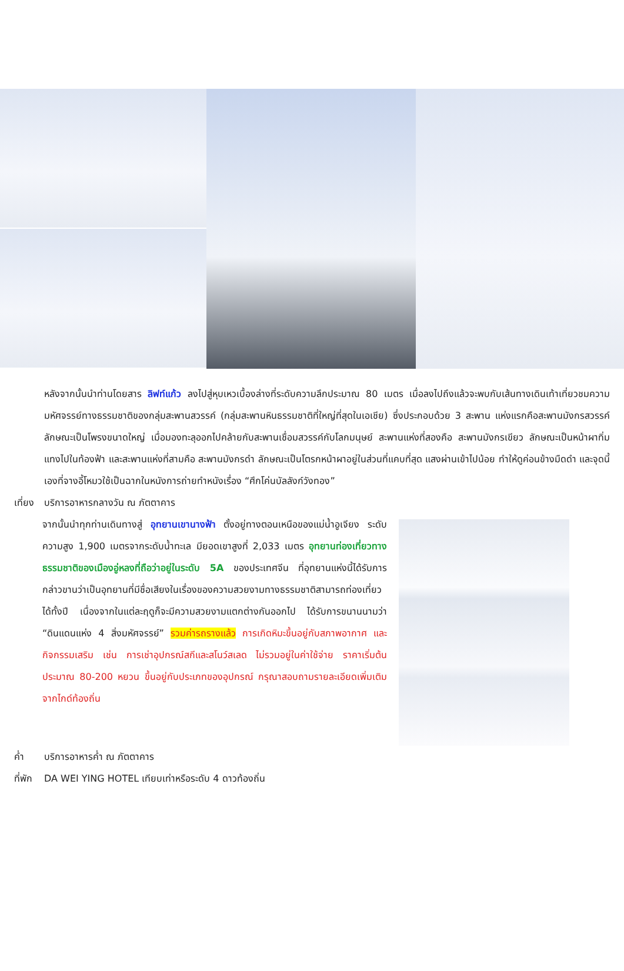หลังจากนั้นนำท่านโดยสาร ลิฟท์แก้ว ลงไปสู่หุบเหวเบื้องล่างที่ระดับความลึกประมาณ 80 เมตร เมื่อลงไปถึงแล้วจะพบกับเส้นทางเดินเท้าเที่ยวชมความมหัศจรรย์ทางธรรมชาติของกลุ่มสะพานสวรรค์ (กลุ่มสะพานหินธรรมชาติที่ใหญ่ที่สุดในเอเชีย) ซึ่งประกอบด้วย 3 สะพาน แห่งแรกคือสะพานมังกรสวรรค์ ลักษณะเป็นโพรงขนาดใหญ่ เมื่อมองทะลุออกไปคล้ายกับสะพานเชื่อมสวรรค์กับโลกมนุษย์ สะพานแห่งที่สองคือ สะพานมังกรเขียว ลักษณะเป็นหน้าผาทิ่มแทงไปในท้องฟ้า และสะพานแห่งที่สามคือ สะพานมังกรดำ ลักษณะเป็นโตรกหน้าผาอยู่ในส่วนที่แคบที่สุด แสงผ่านเข้าไปน้อย ทำให้ดูค่อนข้างมืดดำ และจุดนี้เองที่จางอี้โหมวใช้เป็นฉากในหนังการถ่ายทำหนังเรื่อง “ศึกโค่นบัลลังก์วังทอง”
เที่ยง บริการอาหารกลางวัน ณ ภัตตาคาร
จากนั้นนำทุกท่านเดินทางสู่ อุทยานเขานางฟ้า ตั้งอยู่ทางตอนเหนือของแม่น้ำอูเจียง ระดับความสูง 1,900 เมตรจากระดับน้ำทะเล มียอดเขาสูงที่ 2,033 เมตร อุทยานท่องเที่ยวทางธรรมชาติของเมืองอู่หลงที่ถือว่าอยู่ในระดับ 5A ของประเทศจีน ที่อุทยานแห่งนี้ได้รับการกล่าวขานว่าเป็นอุทยานที่มีชื่อเสียงในเรื่องของความสวยงามทางธรรมชาติสามารถท่องเที่ยวได้ทั้งปี เนื่องจากในแต่ละฤดูก็จะมีความสวยงามแตกต่างกันออกไป ได้รับการขนานนามว่า “ดินแดนแห่ง 4 สิ่งมหัศจรรย์” รวมค่ารถรางแล้ว การเกิดหิมะขึ้นอยู่กับสภาพอากาศ และกิจกรรมเสริม เช่น การเช่าอุปกรณ์สกีและสโนว์สเลด ไม่รวมอยู่ในค่าใช้จ่าย ราคาเริ่มต้นประมาณ 80-200 หยวน ขึ้นอยู่กับประเภทของอุปกรณ์ กรุณาสอบถามรายละเอียดเพิ่มเติมจากไกด์ท้องถิ่น
ค่ำ บริการอาหารค่ำ ณ ภัตตาคาร
ที่พัก DA WEI YING HOTEL เทียบเท่าหรือระดับ 4 ดาวท้องถิ่น